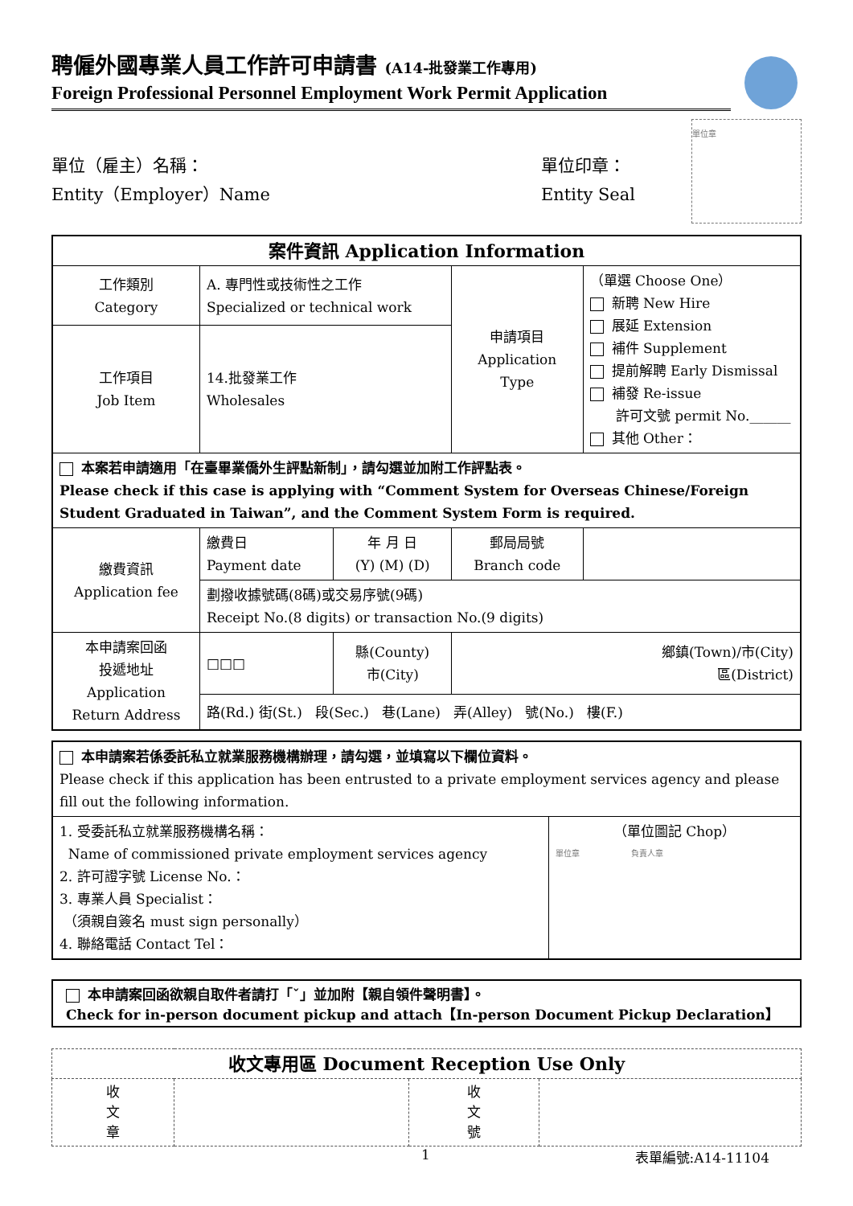聘僱外國專業人員工作許可申請書 (A14-批發業工作專用)
Foreign Professional Personnel Employment Work Permit Application
單位（雇主）名稱：
Entity（Employer）Name
單位印章：
Entity Seal
單位章
| 案件資訊 Application Information | | | | | |
| 工作類別 Category | A. 專門性或技術性之工作 Specialized or technical work | | 申請項目 Application Type | （單選 Choose One） 新聘 New Hire 展延 Extension 補件 Supplement 提前解聘 Early Dismissal 補發 Re-issue 許可文號 permit No.______ 其他 Other： | |
| 工作項目 Job Item | 14.批發業工作 Wholesales | | | | |
| 本案若申請適用「在臺畢業僑外生評點新制」，請勾選並加附工作評點表。 Please check if this case is applying with “Comment System for Overseas Chinese/Foreign Student Graduated in Taiwan”, and the Comment System Form is required. | | | | | |
| 繳費資訊 Application fee | 繳費日 Payment date | 年 月 日 (Y) (M) (D) | 郵局局號 Branch code | | |
| | 劃撥收據號碼(8碼)或交易序號(9碼) Receipt No.(8 digits) or transaction No.(9 digits) | | | | |
| 本申請案回函 投遞地址 Application Return Address | □□□ | 縣(County) 市(City) | 鄉鎮(Town)/市(City) 區(District) | | |
| | 路(Rd.) 街(St.) 段(Sec.) 巷(Lane) 弄(Alley) 號(No.) 樓(F.) | | | | |
| 本申請案若係委託私立就業服務機構辦理，請勾選，並填寫以下欄位資料。 Please check if this application has been entrusted to a private employment services agency and please fill out the following information. | |
| 1. 受委託私立就業服務機構名稱： Name of commissioned private employment services agency 2. 許可證字號 License No.： 3. 專業人員 Specialist： （須親自簽名 must sign personally） 4. 聯絡電話 Contact Tel： | （單位圖記 Chop） 單位章 負責人章 |
本申請案回函欲親自取件者請打「ˇ」並加附【親自領件聲明書】。
Check for in-person document pickup and attach【In-person Document Pickup Declaration】
| 收文專用區 Document Reception Use Only | | | |
| 收 文 章 | | 收 文 號 | |
1 表單編號:A14-11104